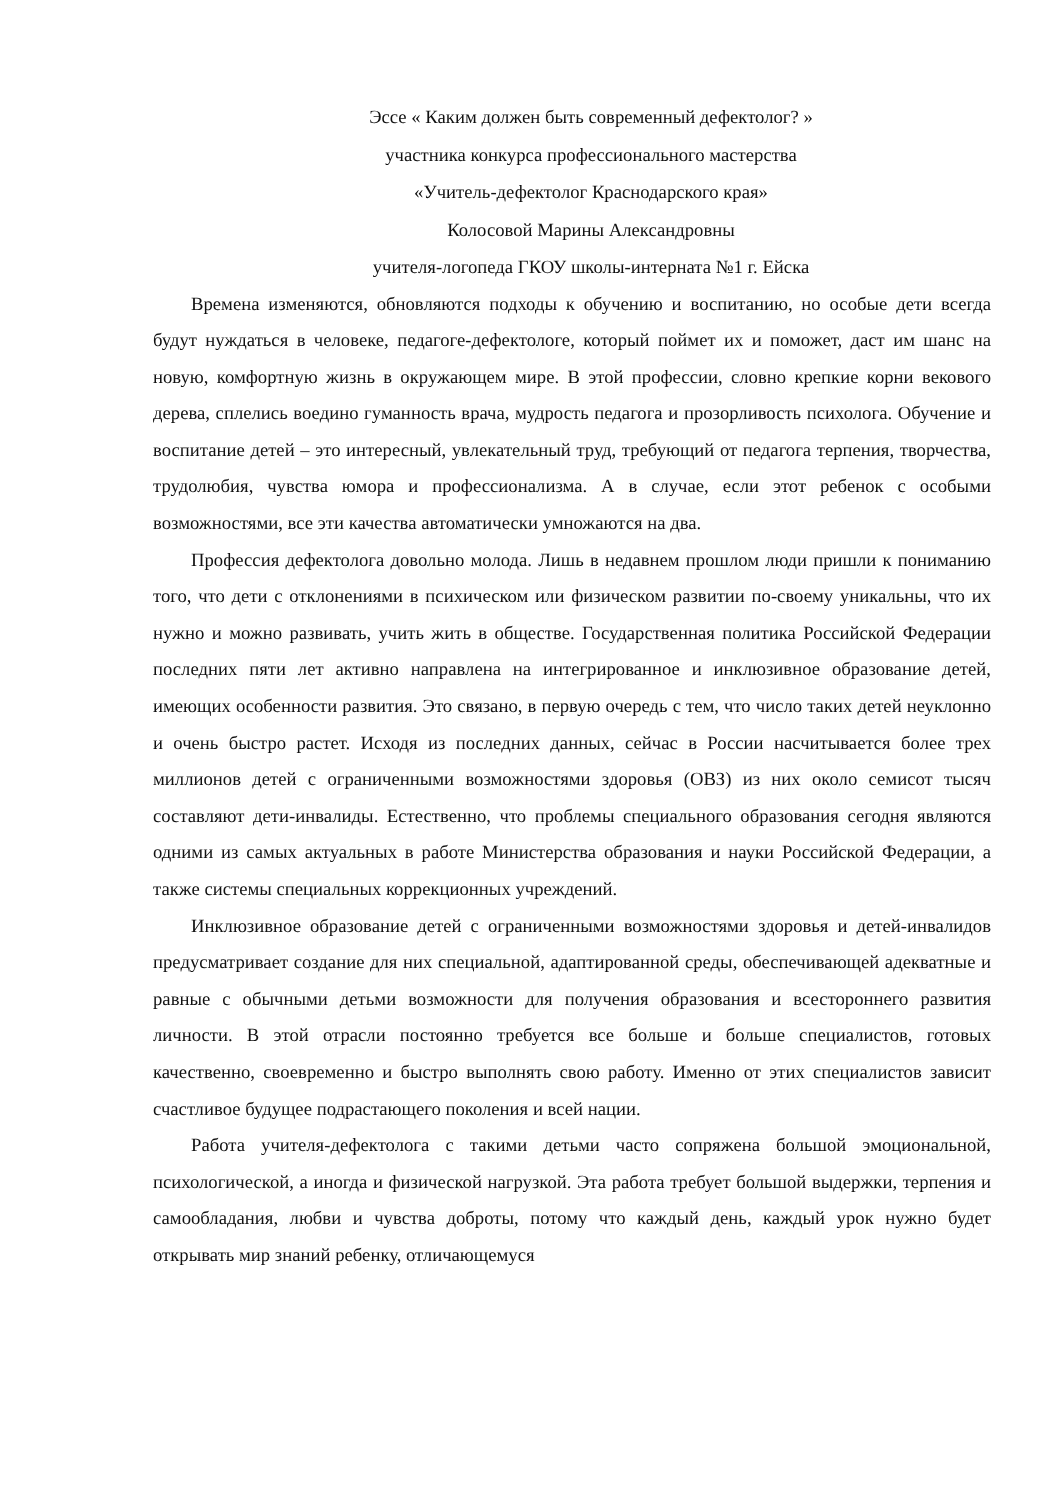Эссе « Каким должен быть современный дефектолог? »
участника конкурса профессионального мастерства
«Учитель-дефектолог Краснодарского края»
Колосовой Марины Александровны
учителя-логопеда ГКОУ школы-интерната №1 г. Ейска
Времена изменяются, обновляются подходы к обучению и воспитанию, но особые дети всегда будут нуждаться в человеке, педагоге-дефектологе, который поймет их и поможет, даст им шанс на новую, комфортную жизнь в окружающем мире. В этой профессии, словно крепкие корни векового дерева, сплелись воедино гуманность врача, мудрость педагога и прозорливость психолога. Обучение и воспитание детей – это интересный, увлекательный труд, требующий от педагога терпения, творчества, трудолюбия, чувства юмора и профессионализма. А в случае, если этот ребенок с особыми возможностями, все эти качества автоматически умножаются на два.
Профессия дефектолога довольно молода. Лишь в недавнем прошлом люди пришли к пониманию того, что дети с отклонениями в психическом или физическом развитии по-своему уникальны, что их нужно и можно развивать, учить жить в обществе. Государственная политика Российской Федерации последних пяти лет активно направлена на интегрированное и инклюзивное образование детей, имеющих особенности развития. Это связано, в первую очередь с тем, что число таких детей неуклонно и очень быстро растет. Исходя из последних данных, сейчас в России насчитывается более трех миллионов детей с ограниченными возможностями здоровья (ОВЗ) из них около семисот тысяч составляют дети-инвалиды. Естественно, что проблемы специального образования сегодня являются одними из самых актуальных в работе Министерства образования и науки Российской Федерации, а также системы специальных коррекционных учреждений.
Инклюзивное образование детей с ограниченными возможностями здоровья и детей-инвалидов предусматривает создание для них специальной, адаптированной среды, обеспечивающей адекватные и равные с обычными детьми возможности для получения образования и всестороннего развития личности. В этой отрасли постоянно требуется все больше и больше специалистов, готовых качественно, своевременно и быстро выполнять свою работу. Именно от этих специалистов зависит счастливое будущее подрастающего поколения и всей нации.
Работа учителя-дефектолога с такими детьми часто сопряжена большой эмоциональной, психологической, а иногда и физической нагрузкой. Эта работа требует большой выдержки, терпения и самообладания, любви и чувства доброты, потому что каждый день, каждый урок нужно будет открывать мир знаний ребенку, отличающемуся